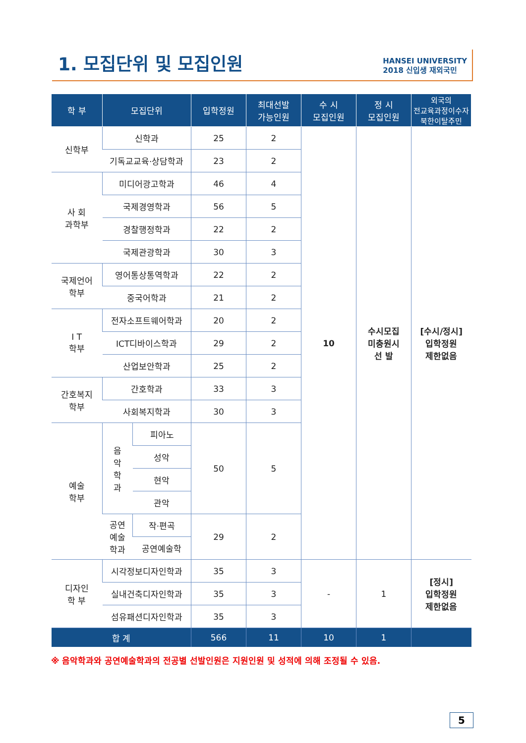1. 모집단위 및 모집인원
HANSEI UNIVERSITY
2018 신입생 재외국민
| 학 부 | 모집단위 | | 입학정원 | 최대선발 가능인원 | 수 시 모집인원 | 정 시 모집인원 | 외국의 전교육과정이수자 북한이탈주민 |
| --- | --- | --- | --- | --- | --- | --- | --- |
| 신학부 | 신학과 | | 25 | 2 | 10 | 수시모집 미충원시 선 발 | [수시/정시] 입학정원 제한없음 |
| | 기독교교육·상담학과 | | 23 | 2 | | | |
| 사 회 과학부 | 미디어광고학과 | | 46 | 4 | | | |
| | 국제경영학과 | | 56 | 5 | | | |
| | 경찰행정학과 | | 22 | 2 | | | |
| | 국제관광학과 | | 30 | 3 | | | |
| 국제언어 학부 | 영어통상통역학과 | | 22 | 2 | | | |
| | 중국어학과 | | 21 | 2 | | | |
| I T 학부 | 전자소프트웨어학과 | | 20 | 2 | | | |
| | ICT디바이스학과 | | 29 | 2 | | | |
| | 산업보안학과 | | 25 | 2 | | | |
| 간호복지 학부 | 간호학과 | | 33 | 3 | | | |
| | 사회복지학과 | | 30 | 3 | | | |
| 예술 학부 | 음 악 학 과 | 피아노 | 50 | 5 | | | |
| | | 성악 | | | | | |
| | | 현악 | | | | | |
| | | 관악 | | | | | |
| | 공연 예술 학과 | 작·편곡 | 29 | 2 | | | |
| | | 공연예술학 | | | | | |
| 디자인 학 부 | 시각정보디자인학과 | | 35 | 3 | - | 1 | [정시] 입학정원 제한없음 |
| | 실내건축디자인학과 | | 35 | 3 | | | |
| | 섬유패션디자인학과 | | 35 | 3 | | | |
| 합 계 | | | 566 | 11 | 10 | 1 | |
※ 음악학과와 공연예술학과의 전공별 선발인원은 지원인원 및 성적에 의해 조정될 수 있음.
5